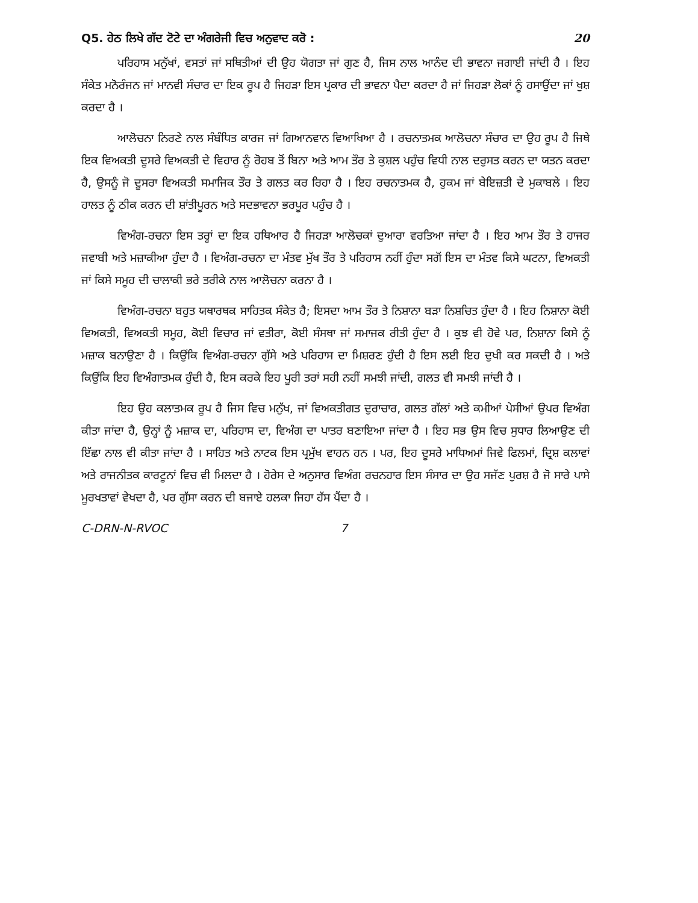Q5. ਹੇਠ ਲਿਖੇ ਗੱਦ ਟੋਟੇ ਦਾ ਅੰਗਰੇਜੀ ਵਿਚ ਅਨੁਵਾਦ ਕਰੋ : 20
ਪਰਿਹਾਸ ਮਨੁੱਖਾਂ, ਵਸਤਾਂ ਜਾਂ ਸਥਿਤੀਆਂ ਦੀ ਉਹ ਯੋਗਤਾ ਜਾਂ ਗੁਣ ਹੈ, ਜਿਸ ਨਾਲ ਆਨੰਦ ਦੀ ਭਾਵਨਾ ਜਗਾਈ ਜਾਂਦੀ ਹੈ । ਇਹ ਸੰਕੇਤ ਮਨੋਰੰਜਨ ਜਾਂ ਮਾਨਵੀ ਸੰਚਾਰ ਦਾ ਇਕ ਰੂਪ ਹੈ ਜਿਹੜਾ ਇਸ ਪ੍ਰਕਾਰ ਦੀ ਭਾਵਨਾ ਪੈਦਾ ਕਰਦਾ ਹੈ ਜਾਂ ਜਿਹੜਾ ਲੋਕਾਂ ਨੂੰ ਹਸਾਉਂਦਾ ਜਾਂ ਖੁਸ਼ ਕਰਦਾ ਹੈ ।
ਆਲੋਚਨਾ ਨਿਰਣੇ ਨਾਲ ਸੰਬੰਧਿਤ ਕਾਰਜ ਜਾਂ ਗਿਆਨਵਾਨ ਵਿਆਖਿਆ ਹੈ । ਰਚਨਾਤਮਕ ਆਲੋਚਨਾ ਸੰਚਾਰ ਦਾ ਉਹ ਰੂਪ ਹੈ ਜਿਥੇ ਇਕ ਵਿਅਕਤੀ ਦੂਸਰੇ ਵਿਅਕਤੀ ਦੇ ਵਿਹਾਰ ਨੂੰ ਰੋਹਬ ਤੋਂ ਬਿਨਾ ਅਤੇ ਆਮ ਤੌਰ ਤੇ ਕੁਸ਼ਲ ਪਹੁੰਚ ਵਿਧੀ ਨਾਲ ਦਰੁਸਤ ਕਰਨ ਦਾ ਯਤਨ ਕਰਦਾ ਹੈ, ਉਸਨੂੰ ਜੋ ਦੂਸਰਾ ਵਿਅਕਤੀ ਸਮਾਜਿਕ ਤੌਰ ਤੇ ਗਲਤ ਕਰ ਰਿਹਾ ਹੈ । ਇਹ ਰਚਨਾਤਮਕ ਹੈ, ਹੁਕਮ ਜਾਂ ਬੇਇਜ਼ਤੀ ਦੇ ਮੁਕਾਬਲੇ । ਇਹ ਹਾਲਤ ਨੂੰ ਠੀਕ ਕਰਨ ਦੀ ਸ਼ਾਂਤੀਪੂਰਨ ਅਤੇ ਸਦਭਾਵਨਾ ਭਰਪੂਰ ਪਹੁੰਚ ਹੈ ।
ਵਿਅੰਗ-ਰਚਨਾ ਇਸ ਤਰ੍ਹਾਂ ਦਾ ਇਕ ਹਥਿਆਰ ਹੈ ਜਿਹੜਾ ਆਲੋਚਕਾਂ ਦੁਆਰਾ ਵਰਤਿਆ ਜਾਂਦਾ ਹੈ । ਇਹ ਆਮ ਤੌਰ ਤੇ ਹਾਜਰ ਜਵਾਬੀ ਅਤੇ ਮਜ਼ਾਕੀਆ ਹੁੰਦਾ ਹੈ । ਵਿਅੰਗ-ਰਚਨਾ ਦਾ ਮੰਤਵ ਮੁੱਖ ਤੌਰ ਤੇ ਪਰਿਹਾਸ ਨਹੀਂ ਹੁੰਦਾ ਸਗੋਂ ਇਸ ਦਾ ਮੰਤਵ ਕਿਸੇ ਘਟਨਾ, ਵਿਅਕਤੀ ਜਾਂ ਕਿਸੇ ਸਮੂਹ ਦੀ ਚਾਲਾਕੀ ਭਰੇ ਤਰੀਕੇ ਨਾਲ ਆਲੋਚਨਾ ਕਰਨਾ ਹੈ ।
ਵਿਅੰਗ-ਰਚਨਾ ਬਹੁਤ ਯਥਾਰਥਕ ਸਾਹਿਤਕ ਸੰਕੇਤ ਹੈ; ਇਸਦਾ ਆਮ ਤੌਰ ਤੇ ਨਿਸ਼ਾਨਾ ਬੜਾ ਨਿਸ਼ਚਿਤ ਹੁੰਦਾ ਹੈ । ਇਹ ਨਿਸ਼ਾਨਾ ਕੋਈ ਵਿਅਕਤੀ, ਵਿਅਕਤੀ ਸਮੂਹ, ਕੋਈ ਵਿਚਾਰ ਜਾਂ ਵਤੀਰਾ, ਕੋਈ ਸੰਸਥਾ ਜਾਂ ਸਮਾਜਕ ਰੀਤੀ ਹੁੰਦਾ ਹੈ । ਕੁਝ ਵੀ ਹੋਵੇ ਪਰ, ਨਿਸ਼ਾਨਾ ਕਿਸੇ ਨੂੰ ਮਜ਼ਾਕ ਬਨਾਉਣਾ ਹੈ । ਕਿਉਂਕਿ ਵਿਅੰਗ-ਰਚਨਾ ਗੁੱਸੇ ਅਤੇ ਪਰਿਹਾਸ ਦਾ ਮਿਸ਼ਰਣ ਹੁੰਦੀ ਹੈ ਇਸ ਲਈ ਇਹ ਦੁਖੀ ਕਰ ਸਕਦੀ ਹੈ । ਅਤੇ ਕਿਉਂਕਿ ਇਹ ਵਿਅੰਗਾਤਮਕ ਹੁੰਦੀ ਹੈ, ਇਸ ਕਰਕੇ ਇਹ ਪੂਰੀ ਤਰਾਂ ਸਹੀ ਨਹੀਂ ਸਮਝੀ ਜਾਂਦੀ, ਗਲਤ ਵੀ ਸਮਝੀ ਜਾਂਦੀ ਹੈ ।
ਇਹ ਉਹ ਕਲਾਤਮਕ ਰੂਪ ਹੈ ਜਿਸ ਵਿਚ ਮਨੁੱਖ, ਜਾਂ ਵਿਅਕਤੀਗਤ ਦੁਰਾਚਾਰ, ਗਲਤ ਗੱਲਾਂ ਅਤੇ ਕਮੀਆਂ ਪੇਸੀਆਂ ਉਪਰ ਵਿਅੰਗ ਕੀਤਾ ਜਾਂਦਾ ਹੈ, ਉਨ੍ਹਾਂ ਨੂੰ ਮਜ਼ਾਕ ਦਾ, ਪਰਿਹਾਸ ਦਾ, ਵਿਅੰਗ ਦਾ ਪਾਤਰ ਬਣਾਇਆ ਜਾਂਦਾ ਹੈ । ਇਹ ਸਭ ਉਸ ਵਿਚ ਸੁਧਾਰ ਲਿਆਉਣ ਦੀ ਇੱਛਾ ਨਾਲ ਵੀ ਕੀਤਾ ਜਾਂਦਾ ਹੈ । ਸਾਹਿਤ ਅਤੇ ਨਾਟਕ ਇਸ ਪ੍ਰਮੁੱਖ ਵਾਹਨ ਹਨ । ਪਰ, ਇਹ ਦੂਸਰੇ ਮਾਧਿਅਮਾਂ ਜਿਵੇ ਫਿਲਮਾਂ, ਦ੍ਰਿਸ਼ ਕਲਾਵਾਂ ਅਤੇ ਰਾਜਨੀਤਕ ਕਾਰਟੂਨਾਂ ਵਿਚ ਵੀ ਮਿਲਦਾ ਹੈ । ਹੋਰੇਸ ਦੇ ਅਨੁਸਾਰ ਵਿਅੰਗ ਰਚਨਹਾਰ ਇਸ ਸੰਸਾਰ ਦਾ ਉਹ ਸਜੱਣ ਪੁਰਸ਼ ਹੈ ਜੋ ਸਾਰੇ ਪਾਸੇ ਮੂਰਖਤਾਵਾਂ ਵੇਖਦਾ ਹੈ, ਪਰ ਗੁੱਸਾ ਕਰਨ ਦੀ ਬਜਾਏ ਹਲਕਾ ਜਿਹਾ ਹੱਸ ਪੈਂਦਾ ਹੈ ।
C-DRN-N-RVOC 7